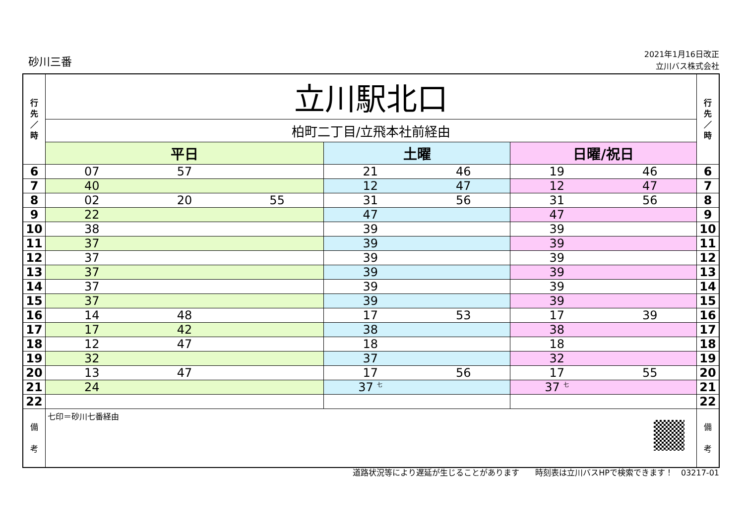砂川三番
2021年1月16日改正
立川バス株式会社
| 行 先 ／ 時 | 立川駅北口 | | | 行 先 ／ 時 |
| --- | --- | --- | --- | --- |
| | 柏町二丁目/立飛本社前経由 | | | |
| | 平日 | 土曜 | 日曜/祝日 | |
| 6 | 07 57 | 21 46 | 19 46 | 6 |
| 7 | 40 | 12 47 | 12 47 | 7 |
| 8 | 02 20 55 | 31 56 | 31 56 | 8 |
| 9 | 22 | 47 | 47 | 9 |
| 10 | 38 | 39 | 39 | 10 |
| 11 | 37 | 39 | 39 | 11 |
| 12 | 37 | 39 | 39 | 12 |
| 13 | 37 | 39 | 39 | 13 |
| 14 | 37 | 39 | 39 | 14 |
| 15 | 37 | 39 | 39 | 15 |
| 16 | 14 48 | 17 53 | 17 39 | 16 |
| 17 | 17 42 | 38 | 38 | 17 |
| 18 | 12 47 | 18 | 18 | 18 |
| 19 | 32 | 37 | 32 | 19 |
| 20 | 13 47 | 17 56 | 17 55 | 20 |
| 21 | 24 | 37 <sup>七</sup> | 37 <sup>七</sup> | 21 |
| 22 | | | | 22 |
| 備 考 | 七印＝砂川七番経由 | | | 備 考 |
道路状況等により遅延が生じることがあります　　時刻表は立川バスHPで検索できます！　03217-01